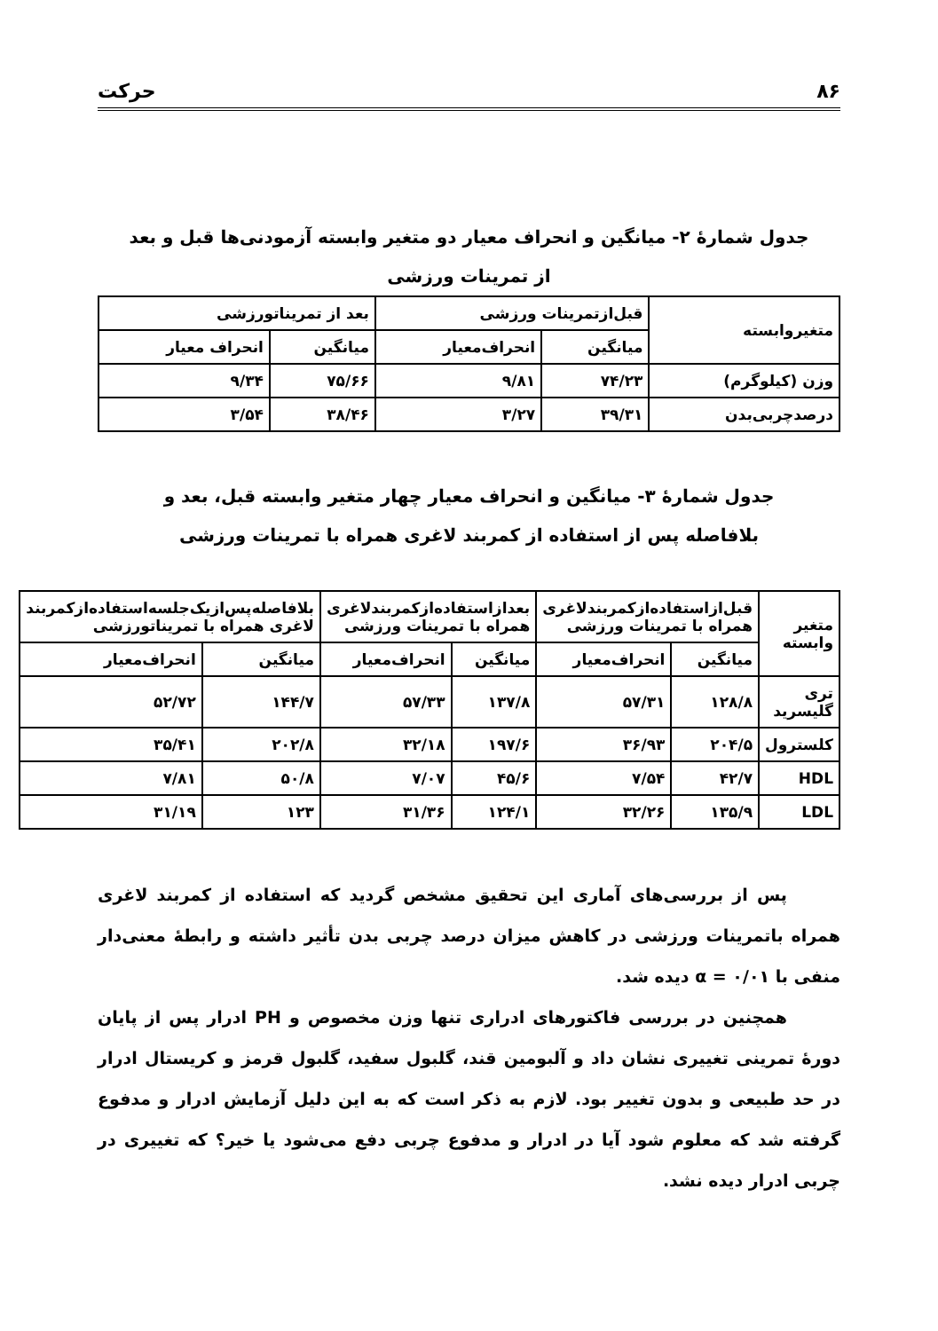۸۶ حرکت
جدول شمارهٔ ۲- میانگین و انحراف معیار دو متغیر وابسته آزمودنی‌ها قبل و بعد
از تمرینات ورزشی
| متغیروابسته | قبل‌ازتمرینات ورزشی | | بعد از تمریناتورزشی | |
| --- | --- | --- | --- | --- |
| | میانگین | انحراف‌معیار | میانگین | انحراف معیار |
| وزن (کیلوگرم) | ۷۴/۲۳ | ۹/۸۱ | ۷۵/۶۶ | ۹/۳۴ |
| درصدچربی‌بدن | ۳۹/۳۱ | ۳/۲۷ | ۳۸/۴۶ | ۳/۵۴ |
جدول شمارهٔ ۳- میانگین و انحراف معیار چهار متغیر وابسته قبل، بعد و
بلافاصله پس از استفاده از کمربند لاغری همراه با تمرینات ورزشی
| متغیر وابسته | قبل‌ازاستفاده‌ازکمربندلاغری همراه با تمرینات ورزشی | | بعدازاستفاده‌ازکمربندلاغری همراه با تمرینات ورزشی | | بلافاصله‌پس‌ازیک‌جلسه‌استفاده‌ازکمربند لاغری همراه با تمریناتورزشی | |
| --- | --- | --- | --- | --- | --- | --- |
| | میانگین | انحراف‌معیار | میانگین | انحراف‌معیار | میانگین | انحراف‌معیار |
| تری گلیسرید | ۱۲۸/۸ | ۵۷/۳۱ | ۱۳۷/۸ | ۵۷/۳۳ | ۱۴۴/۷ | ۵۲/۷۲ |
| کلسترول | ۲۰۴/۵ | ۳۶/۹۳ | ۱۹۷/۶ | ۳۲/۱۸ | ۲۰۲/۸ | ۳۵/۴۱ |
| HDL | ۴۲/۷ | ۷/۵۴ | ۴۵/۶ | ۷/۰۷ | ۵۰/۸ | ۷/۸۱ |
| LDL | ۱۳۵/۹ | ۳۲/۲۶ | ۱۲۴/۱ | ۳۱/۳۶ | ۱۲۳ | ۳۱/۱۹ |
پس از بررسی‌های آماری این تحقیق مشخص گردید که استفاده از کمربند لاغری همراه باتمرینات ورزشی در کاهش میزان درصد چربی بدن تأثیر داشته و رابطهٔ معنی‌دار منفی با α = ۰/۰۱ دیده شد.
همچنین در بررسی فاکتورهای ادراری تنها وزن مخصوص و PH ادرار پس از پایان دورهٔ تمرینی تغییری نشان داد و آلبومین قند، گلبول سفید، گلبول قرمز و کریستال ادرار در حد طبیعی و بدون تغییر بود. لازم به ذکر است که به این دلیل آزمایش ادرار و مدفوع گرفته شد که معلوم شود آیا در ادرار و مدفوع چربی دفع می‌شود یا خیر؟ که تغییری در چربی ادرار دیده نشد.